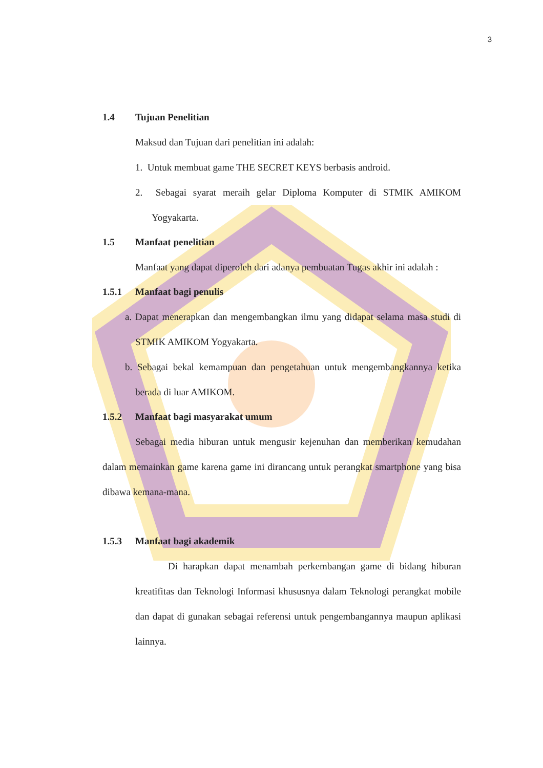3
1.4 Tujuan Penelitian
Maksud dan Tujuan dari penelitian ini adalah:
1. Untuk membuat game THE SECRET KEYS berbasis android.
2. Sebagai syarat meraih gelar Diploma Komputer di STMIK AMIKOM Yogyakarta.
1.5 Manfaat penelitian
Manfaat yang dapat diperoleh dari adanya pembuatan Tugas akhir ini adalah :
1.5.1 Manfaat bagi penulis
a. Dapat menerapkan dan mengembangkan ilmu yang didapat selama masa studi di STMIK AMIKOM Yogyakarta.
b. Sebagai bekal kemampuan dan pengetahuan untuk mengembangkannya ketika berada di luar AMIKOM.
1.5.2 Manfaat bagi masyarakat umum
Sebagai media hiburan untuk mengusir kejenuhan dan memberikan kemudahan dalam memainkan game karena game ini dirancang untuk perangkat smartphone yang bisa dibawa kemana-mana.
1.5.3 Manfaat bagi akademik
Di harapkan dapat menambah perkembangan game di bidang hiburan kreatifitas dan Teknologi Informasi khususnya dalam Teknologi perangkat mobile dan dapat di gunakan sebagai referensi untuk pengembangannya maupun aplikasi lainnya.